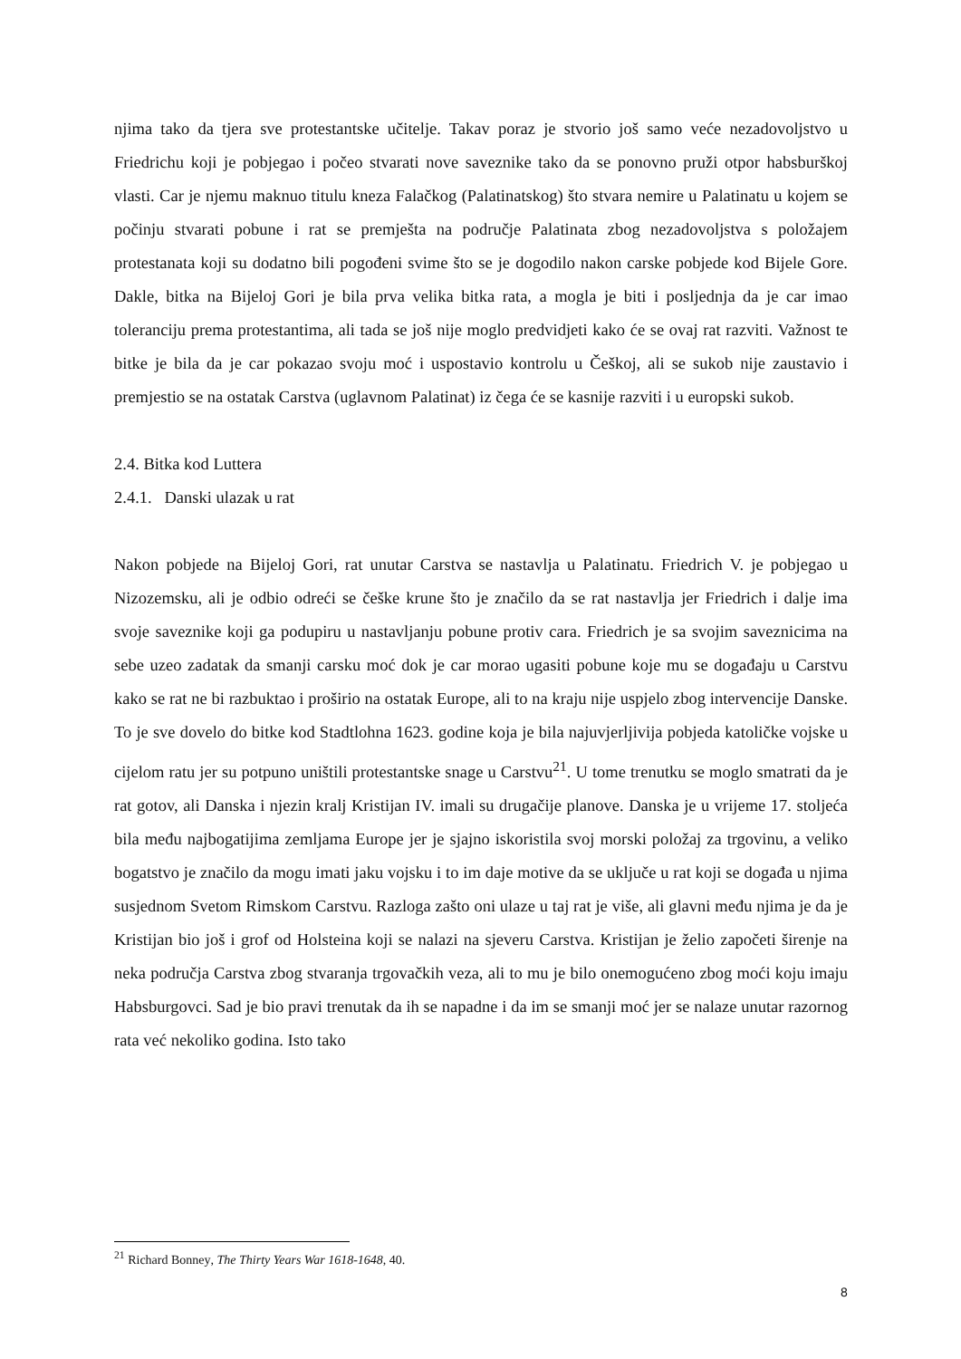njima tako da tjera sve protestantske učitelje. Takav poraz je stvorio još samo veće nezadovoljstvo u Friedrichu koji je pobjegao i počeo stvarati nove saveznike tako da se ponovno pruži otpor habsburškoj vlasti. Car je njemu maknuo titulu kneza Falačkog (Palatinatskog) što stvara nemire u Palatinatu u kojem se počinju stvarati pobune i rat se premješta na područje Palatinata zbog nezadovoljstva s položajem protestanata koji su dodatno bili pogođeni svime što se je dogodilo nakon carske pobjede kod Bijele Gore. Dakle, bitka na Bijeloj Gori je bila prva velika bitka rata, a mogla je biti i posljednja da je car imao toleranciju prema protestantima, ali tada se još nije moglo predvidjeti kako će se ovaj rat razviti. Važnost te bitke je bila da je car pokazao svoju moć i uspostavio kontrolu u Češkoj, ali se sukob nije zaustavio i premjestio se na ostatak Carstva (uglavnom Palatinat) iz čega će se kasnije razviti i u europski sukob.
2.4. Bitka kod Luttera
2.4.1. Danski ulazak u rat
Nakon pobjede na Bijeloj Gori, rat unutar Carstva se nastavlja u Palatinatu. Friedrich V. je pobjegao u Nizozemsku, ali je odbio odreći se češke krune što je značilo da se rat nastavlja jer Friedrich i dalje ima svoje saveznike koji ga podupiru u nastavljanju pobune protiv cara. Friedrich je sa svojim saveznicima na sebe uzeo zadatak da smanji carsku moć dok je car morao ugasiti pobune koje mu se događaju u Carstvu kako se rat ne bi razbuktao i proširio na ostatak Europe, ali to na kraju nije uspjelo zbog intervencije Danske. To je sve dovelo do bitke kod Stadtlohna 1623. godine koja je bila najuvjerljivija pobjeda katoličke vojske u cijelom ratu jer su potpuno uništili protestantske snage u Carstvu<sup>21</sup>. U tome trenutku se moglo smatrati da je rat gotov, ali Danska i njezin kralj Kristijan IV. imali su drugačije planove. Danska je u vrijeme 17. stoljeća bila među najbogatijima zemljama Europe jer je sjajno iskoristila svoj morski položaj za trgovinu, a veliko bogatstvo je značilo da mogu imati jaku vojsku i to im daje motive da se uključe u rat koji se događa u njima susjednom Svetom Rimskom Carstvu. Razloga zašto oni ulaze u taj rat je više, ali glavni među njima je da je Kristijan bio još i grof od Holsteina koji se nalazi na sjeveru Carstva. Kristijan je želio započeti širenje na neka područja Carstva zbog stvaranja trgovačkih veza, ali to mu je bilo onemogućeno zbog moći koju imaju Habsburgovci. Sad je bio pravi trenutak da ih se napadne i da im se smanji moć jer se nalaze unutar razornog rata već nekoliko godina. Isto tako
<sup>21</sup> Richard Bonney, The Thirty Years War 1618-1648, 40.
8